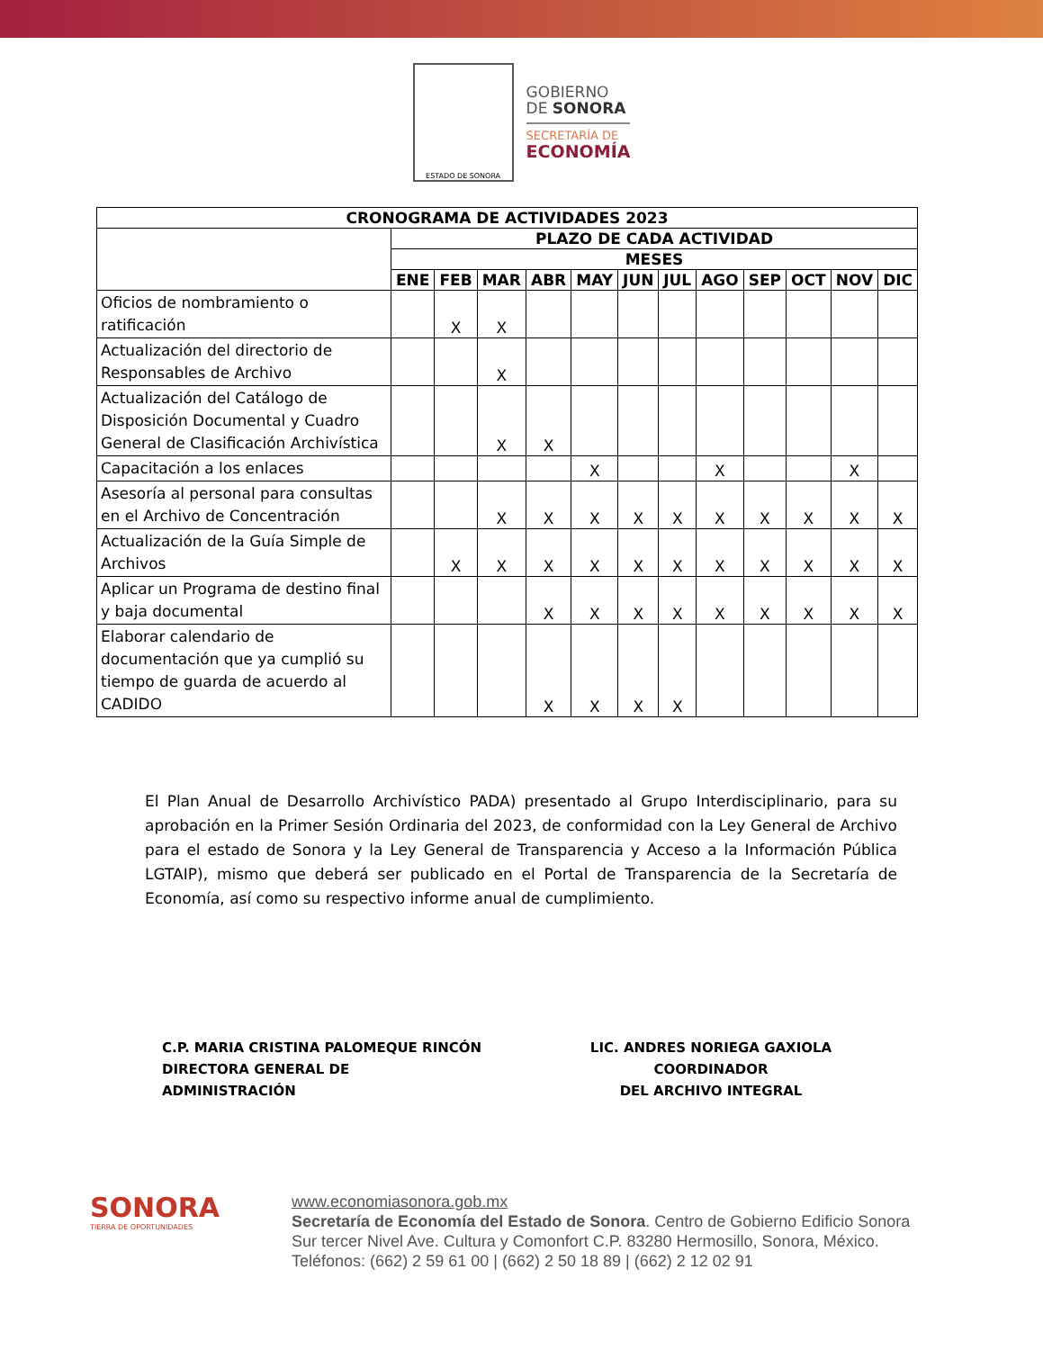ESTADO DE SONORA
GOBIERNO
DE SONORA
SECRETARÍA DE
ECONOMÍA
| CRONOGRAMA DE ACTIVIDADES 2023 | | | | | | | | | | | | |
| --- | --- | --- | --- | --- | --- | --- | --- | --- | --- | --- | --- | --- |
| | PLAZO DE CADA ACTIVIDAD | | | | | | | | | | | |
| | MESES | | | | | | | | | | | |
| | ENE | FEB | MAR | ABR | MAY | JUN | JUL | AGO | SEP | OCT | NOV | DIC |
| Oficios de nombramiento o ratificación | | X | X | | | | | | | | | |
| Actualización del directorio de Responsables de Archivo | | | X | | | | | | | | | |
| Actualización del Catálogo de Disposición Documental y Cuadro General de Clasificación Archivística | | | X | X | | | | | | | | |
| Capacitación a los enlaces | | | | | X | | | X | | | X | |
| Asesoría al personal para consultas en el Archivo de Concentración | | | X | X | X | X | X | X | X | X | X | X |
| Actualización de la Guía Simple de Archivos | | X | X | X | X | X | X | X | X | X | X | X |
| Aplicar un Programa de destino final y baja documental | | | | X | X | X | X | X | X | X | X | X |
| Elaborar calendario de documentación que ya cumplió su tiempo de guarda de acuerdo al CADIDO | | | | X | X | X | X | | | | | |
El Plan Anual de Desarrollo Archivístico PADA) presentado al Grupo Interdisciplinario, para su aprobación en la Primer Sesión Ordinaria del 2023, de conformidad con la Ley General de Archivo para el estado de Sonora y la Ley General de Transparencia y Acceso a la Información Pública LGTAIP), mismo que deberá ser publicado en el Portal de Transparencia de la Secretaría de Economía, así como su respectivo informe anual de cumplimiento.
C.P. MARIA CRISTINA PALOMEQUE RINCÓN
DIRECTORA GENERAL DE ADMINISTRACIÓN
LIC. ANDRES NORIEGA GAXIOLA COORDINADOR
DEL ARCHIVO INTEGRAL
SONORA
TIERRA DE OPORTUNIDADES
www.economiasonora.gob.mx
Secretaría de Economía del Estado de Sonora. Centro de Gobierno Edificio Sonora Sur tercer Nivel Ave. Cultura y Comonfort C.P. 83280 Hermosillo, Sonora, México. Teléfonos: (662) 2 59 61 00 | (662) 2 50 18 89 | (662) 2 12 02 91